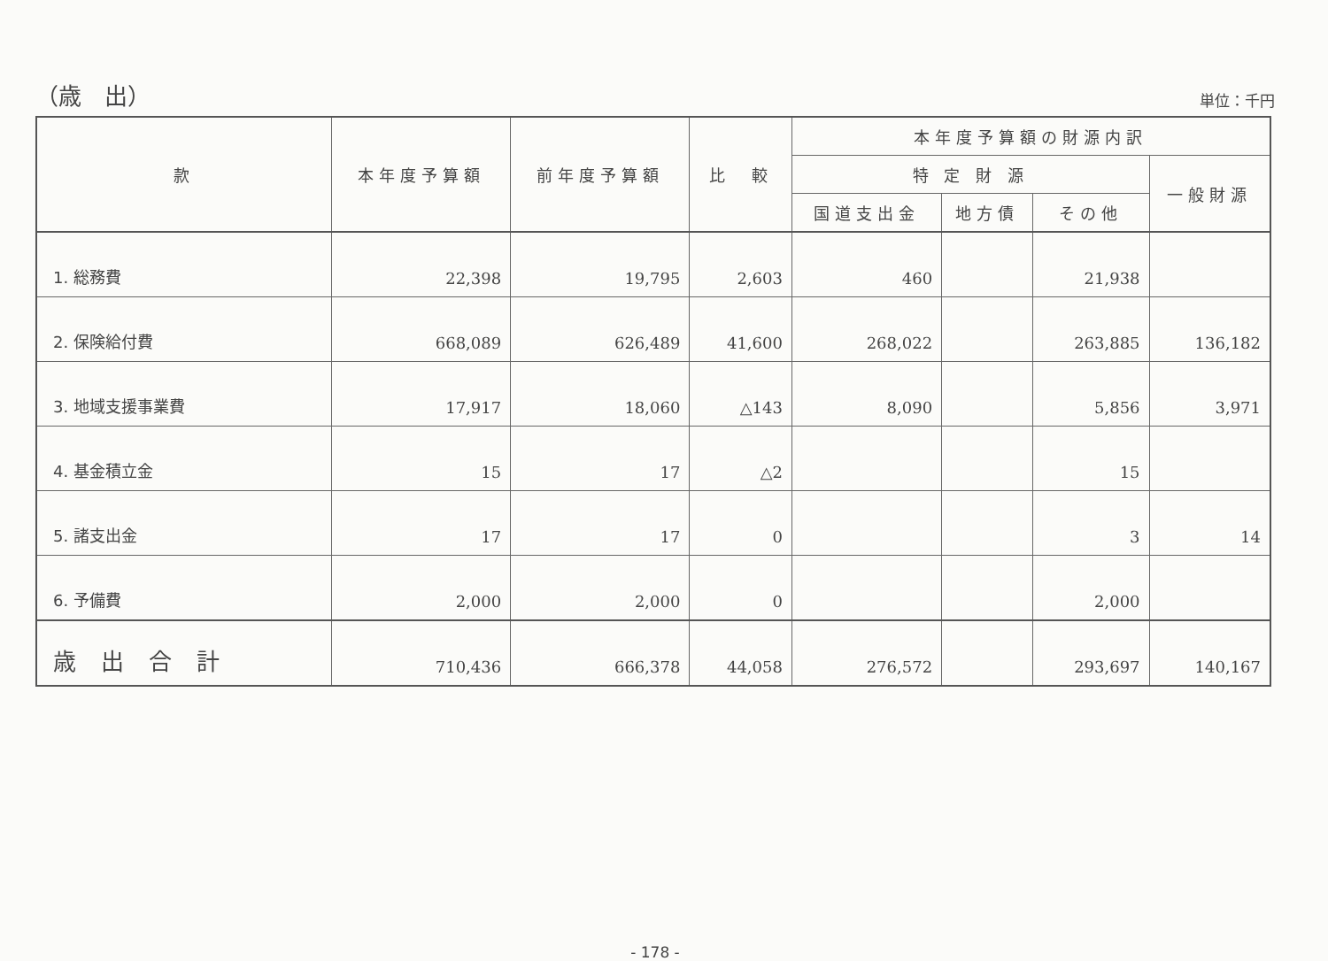（歳　出）
単位：千円
| 款 | 本年度予算額 | 前年度予算額 | 比 較 | 本年度予算額の財源内訳 | | | |
| --- | --- | --- | --- | --- | --- | --- | --- |
| | | | | 特 定 財 源 | | | 一般財源 |
| | | | | 国道支出金 | 地方債 | その他 | |
| 1. 総務費 | 22,398 | 19,795 | 2,603 | 460 | | 21,938 | |
| 2. 保険給付費 | 668,089 | 626,489 | 41,600 | 268,022 | | 263,885 | 136,182 |
| 3. 地域支援事業費 | 17,917 | 18,060 | △143 | 8,090 | | 5,856 | 3,971 |
| 4. 基金積立金 | 15 | 17 | △2 | | | 15 | |
| 5. 諸支出金 | 17 | 17 | 0 | | | 3 | 14 |
| 6. 予備費 | 2,000 | 2,000 | 0 | | | 2,000 | |
| 歳出合計 | 710,436 | 666,378 | 44,058 | 276,572 | | 293,697 | 140,167 |
- 178 -